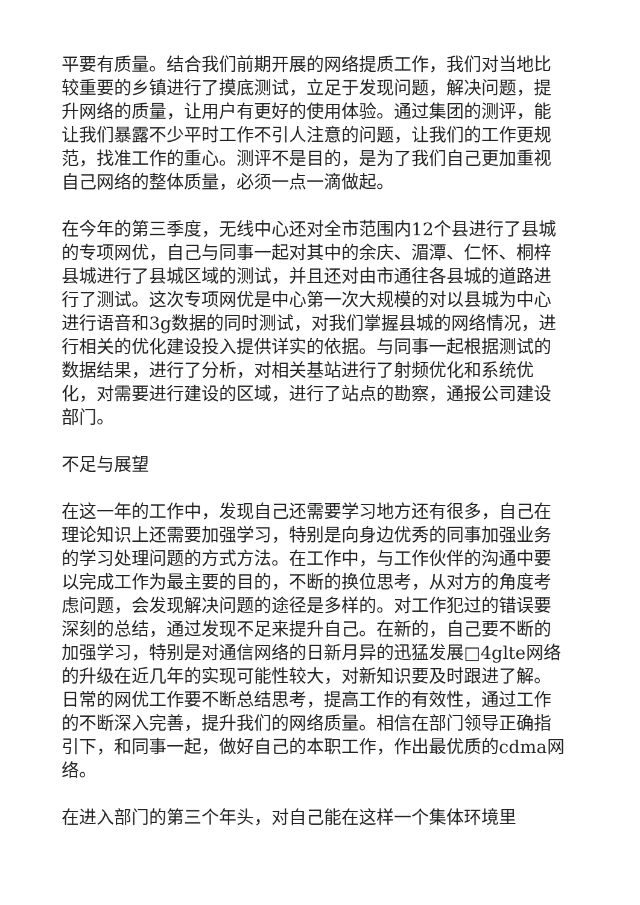平要有质量。结合我们前期开展的网络提质工作，我们对当地比较重要的乡镇进行了摸底测试，立足于发现问题，解决问题，提升网络的质量，让用户有更好的使用体验。通过集团的测评，能让我们暴露不少平时工作不引人注意的问题，让我们的工作更规范，找准工作的重心。测评不是目的，是为了我们自己更加重视自己网络的整体质量，必须一点一滴做起。
在今年的第三季度，无线中心还对全市范围内12个县进行了县城的专项网优，自己与同事一起对其中的余庆、湄潭、仁怀、桐梓县城进行了县城区域的测试，并且还对由市通往各县城的道路进行了测试。这次专项网优是中心第一次大规模的对以县城为中心进行语音和3g数据的同时测试，对我们掌握县城的网络情况，进行相关的优化建设投入提供详实的依据。与同事一起根据测试的数据结果，进行了分析，对相关基站进行了射频优化和系统优化，对需要进行建设的区域，进行了站点的勘察，通报公司建设部门。
不足与展望
在这一年的工作中，发现自己还需要学习地方还有很多，自己在理论知识上还需要加强学习，特别是向身边优秀的同事加强业务的学习处理问题的方式方法。在工作中，与工作伙伴的沟通中要以完成工作为最主要的目的，不断的换位思考，从对方的角度考虑问题，会发现解决问题的途径是多样的。对工作犯过的错误要深刻的总结，通过发现不足来提升自己。在新的，自己要不断的加强学习，特别是对通信网络的日新月异的迅猛发展□4glte网络的升级在近几年的实现可能性较大，对新知识要及时跟进了解。日常的网优工作要不断总结思考，提高工作的有效性，通过工作的不断深入完善，提升我们的网络质量。相信在部门领导正确指引下，和同事一起，做好自己的本职工作，作出最优质的cdma网络。
在进入部门的第三个年头，对自己能在这样一个集体环境里